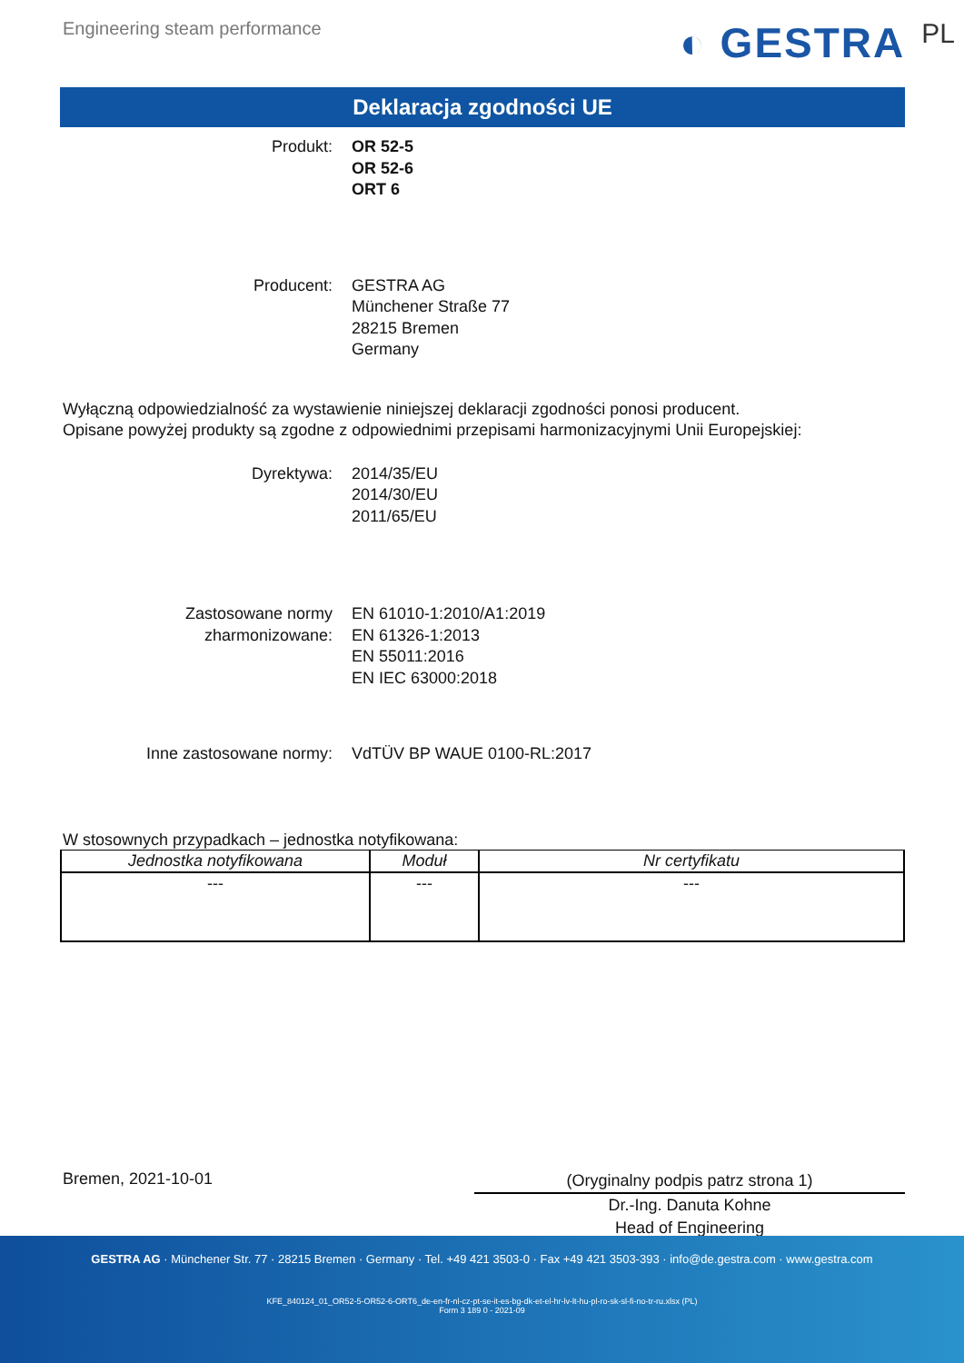Engineering steam performance ◐ GESTRA PL
Deklaracja zgodności UE
Produkt: OR 52-5
OR 52-6
ORT 6
Producent: GESTRA AG
Münchener Straße 77
28215 Bremen
Germany
Wyłączną odpowiedzialność za wystawienie niniejszej deklaracji zgodności ponosi producent.
Opisane powyżej produkty są zgodne z odpowiednimi przepisami harmonizacyjnymi Unii Europejskiej:
Dyrektywa: 2014/35/EU
2014/30/EU
2011/65/EU
Zastosowane normy
zharmonizowane:
EN 61010-1:2010/A1:2019
EN 61326-1:2013
EN 55011:2016
EN IEC 63000:2018
Inne zastosowane normy: VdTÜV BP WAUE 0100-RL:2017
W stosownych przypadkach – jednostka notyfikowana:
| Jednostka notyfikowana | Moduł | Nr certyfikatu |
| --- | --- | --- |
| --- | --- | --- |
Bremen, 2021-10-01
(Oryginalny podpis patrz strona 1)
Dr.-Ing. Danuta Kohne
Head of Engineering
GESTRA AG · Münchener Str. 77 · 28215 Bremen · Germany · Tel. +49 421 3503-0 · Fax +49 421 3503-393 · info@de.gestra.com · www.gestra.com
KFE_840124_01_OR52-5-OR52-6-ORT6_de-en-fr-nl-cz-pt-se-it-es-bg-dk-et-el-hr-lv-lt-hu-pl-ro-sk-sl-fi-no-tr-ru.xlsx (PL)
Form 3 189 0 - 2021-09